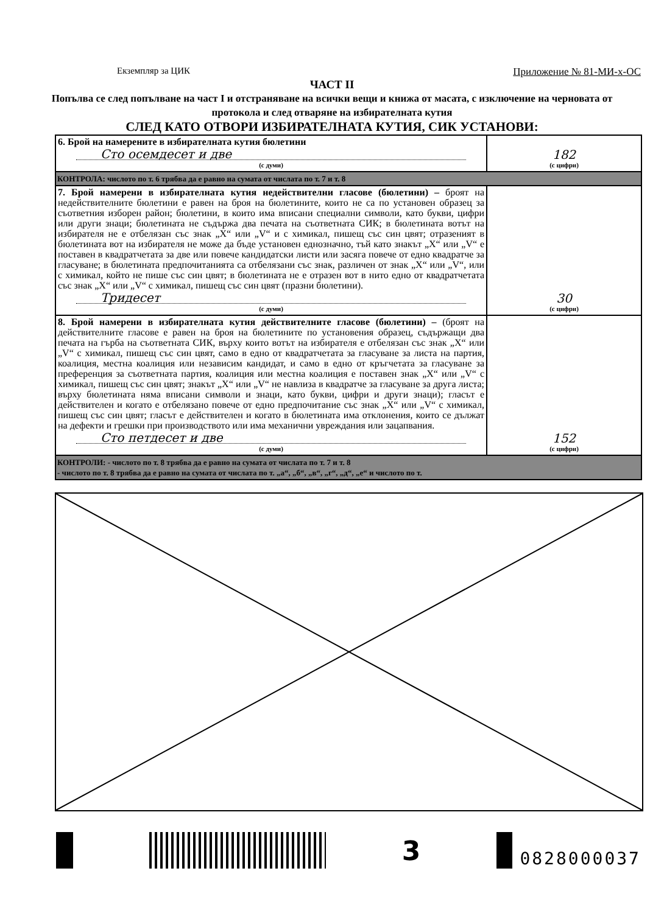Екземпляр за ЦИК Приложение № 81-МИ-х-ОС
ЧАСТ II
Попълва се след попълване на част I и отстраняване на всички вещи и книжа от масата, с изключение на черновата от протокола и след отваряне на избирателната кутия
СЛЕД КАТО ОТВОРИ ИЗБИРАТЕЛНАТА КУТИЯ, СИК УСТАНОВИ:
| 6. Брой на намерените в избирателната кутия бюлетини Сто осемдесет и две (с думи) | 182 (с цифри) |
| КОНТРОЛА: числото по т. 6 трябва да е равно на сумата от числата по т. 7 и т. 8 | |
| 7. Брой намерени в избирателната кутия недействителни гласове (бюлетини) – броят на недействителните бюлетини е равен на броя на бюлетините, които не са по установен образец за съответния изборен район; бюлетини, в които има вписани специални символи, като букви, цифри или други знаци; бюлетината не съдържа два печата на съответната СИК; в бюлетината вотът на избирателя не е отбелязан със знак „X“ или „V“ и с химикал, пишещ със син цвят; отразеният в бюлетината вот на избирателя не може да бъде установен еднозначно, тъй като знакът „X“ или „V“ е поставен в квадратчетата за две или повече кандидатски листи или засяга повече от едно квадратче за гласуване; в бюлетината предпочитанията са отбелязани със знак, различен от знак „X“ или „V“, или с химикал, който не пише със син цвят; в бюлетината не е отразен вот в нито едно от квадратчетата със знак „X“ или „V“ с химикал, пишещ със син цвят (празни бюлетини). Тридесет (с думи) | 30 (с цифри) |
| 8. Брой намерени в избирателната кутия действителните гласове (бюлетини) – (броят на действителните гласове е равен на броя на бюлетините по установения образец, съдържащи два печата на гърба на съответната СИК, върху които вотът на избирателя е отбелязан със знак „X“ или „V“ с химикал, пишещ със син цвят, само в едно от квадратчетата за гласуване за листа на партия, коалиция, местна коалиция или независим кандидат, и само в едно от кръгчетата за гласуване за преференция за съответната партия, коалиция или местна коалиция е поставен знак „X“ или „V“ с химикал, пишещ със син цвят; знакът „X“ или „V“ не навлиза в квадратче за гласуване за друга листа; върху бюлетината няма вписани символи и знаци, като букви, цифри и други знаци); гласът е действителен и когато е отбелязано повече от едно предпочитание със знак „X“ или „V“ с химикал, пишещ със син цвят; гласът е действителен и когато в бюлетината има отклонения, които се дължат на дефекти и грешки при производството или има механични увреждания или зацапвания. Сто петдесет и две (с думи) | 152 (с цифри) |
| КОНТРОЛИ: - числото по т. 8 трябва да е равно на сумата от числата по т. 7 и т. 8 - числото по т. 8 трябва да е равно на сумата от числата по т. „а“, „б“, „в“, „г“, „д“, „е“ и числото по т. | |
3
0828000037